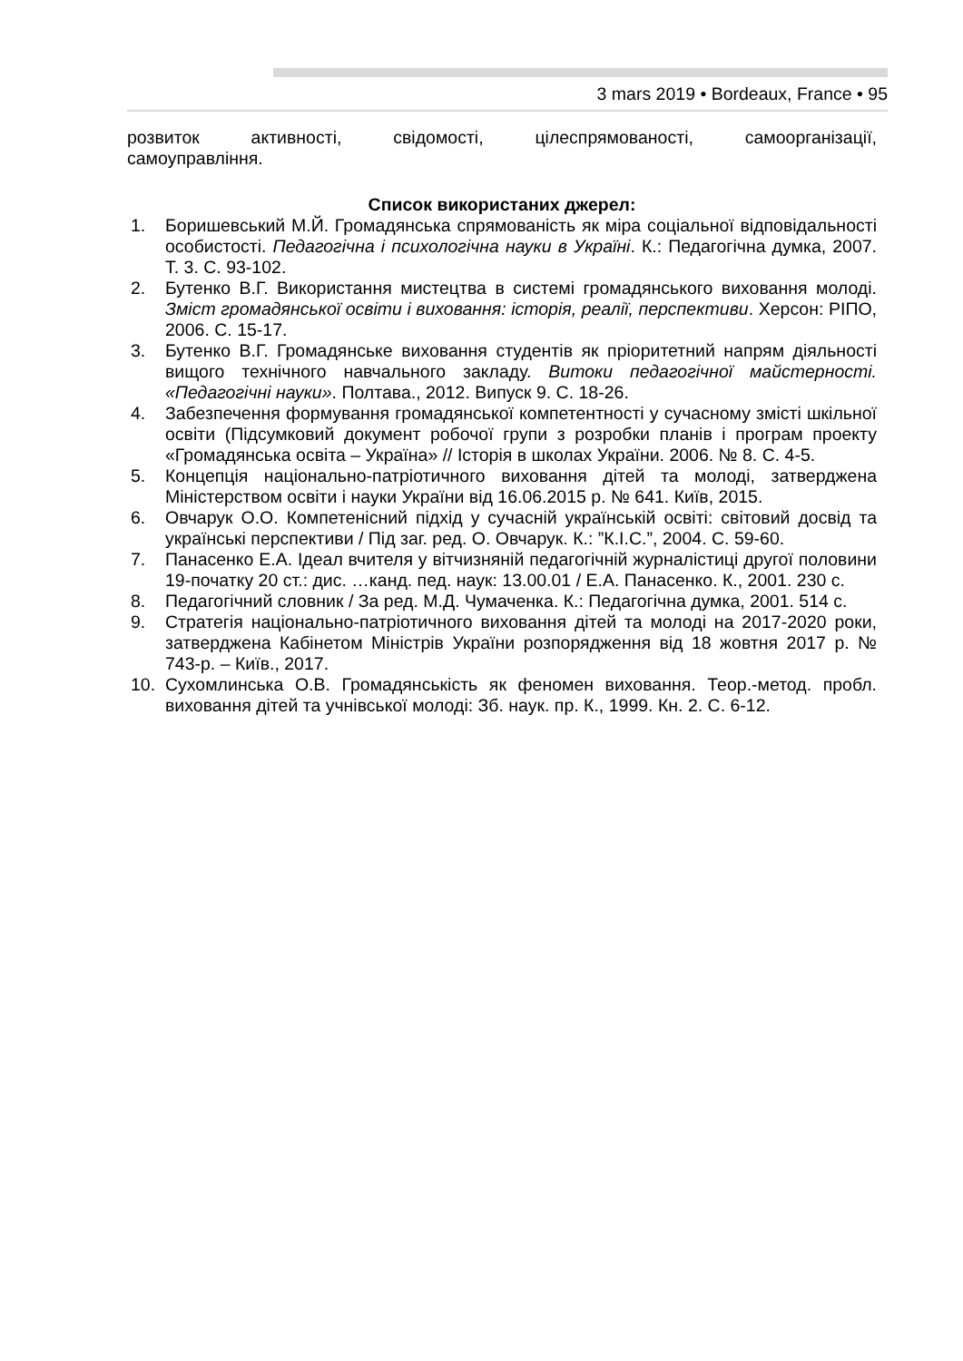3 mars 2019 • Bordeaux, France • 95
розвиток активності, свідомості, цілеспрямованості, самоорганізації,
самоуправління.
Список використаних джерел:
1. Боришевський М.Й. Громадянська спрямованість як міра соціальної відповідальності особистості. Педагогічна і психологічна науки в Україні. К.: Педагогічна думка, 2007. Т. 3. С. 93-102.
2. Бутенко В.Г. Використання мистецтва в системі громадянського виховання молоді. Зміст громадянської освіти і виховання: історія, реалії, перспективи. Херсон: РІПО, 2006. С. 15-17.
3. Бутенко В.Г. Громадянське виховання студентів як пріоритетний напрям діяльності вищого технічного навчального закладу. Витоки педагогічної майстерності. «Педагогічні науки». Полтава., 2012. Випуск 9. С. 18-26.
4. Забезпечення формування громадянської компетентності у сучасному змісті шкільної освіти (Підсумковий документ робочої групи з розробки планів і програм проекту «Громадянська освіта – Україна» // Історія в школах України. 2006. № 8. С. 4-5.
5. Концепція національно-патріотичного виховання дітей та молоді, затверджена Міністерством освіти і науки України від 16.06.2015 р. № 641. Київ, 2015.
6. Овчарук О.О. Компетенісний підхід у сучасній українській освіті: світовий досвід та українські перспективи / Під заг. ред. О. Овчарук. К.: ”К.І.С.”, 2004. С. 59-60.
7. Панасенко Е.А. Ідеал вчителя у вітчизняній педагогічній журналістиці другої половини 19-початку 20 ст.: дис. …канд. пед. наук: 13.00.01 / Е.А. Панасенко. К., 2001. 230 с.
8. Педагогічний словник / За ред. М.Д. Чумаченка. К.: Педагогічна думка, 2001. 514 с.
9. Стратегія національно-патріотичного виховання дітей та молоді на 2017-2020 роки, затверджена Кабінетом Міністрів України розпорядження від 18 жовтня 2017 р. № 743-р. – Київ., 2017.
10. Сухомлинська О.В. Громадянськість як феномен виховання. Теор.-метод. пробл. виховання дітей та учнівської молоді: Зб. наук. пр. К., 1999. Кн. 2. С. 6-12.